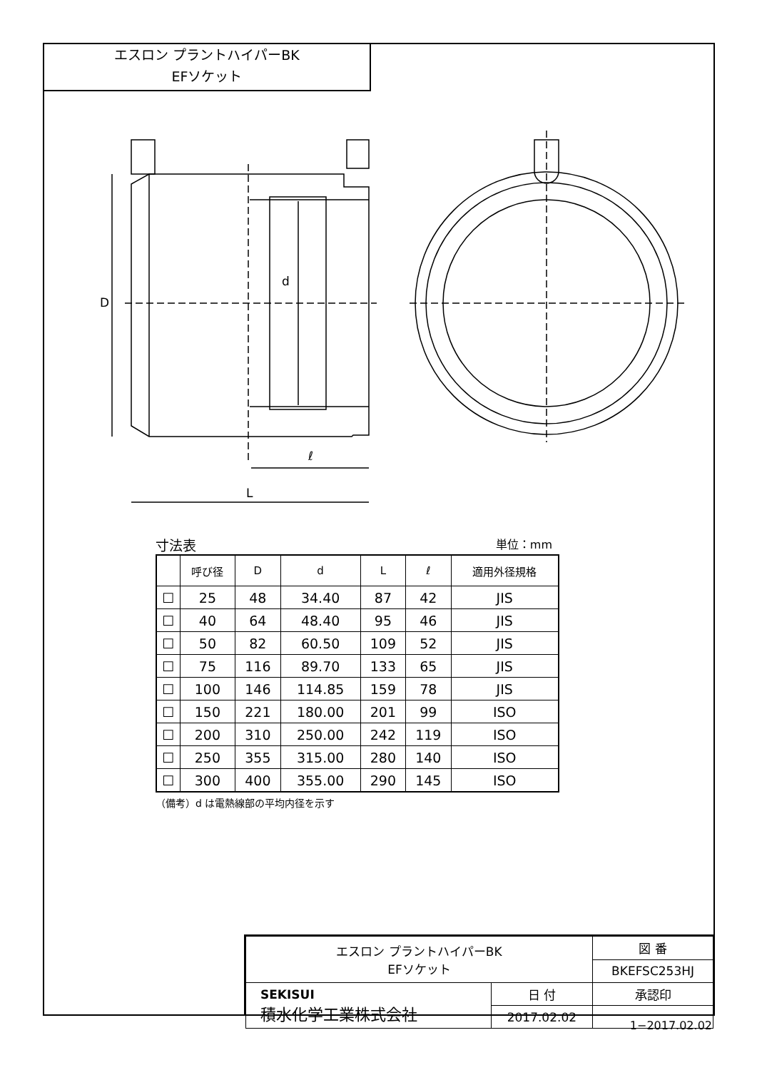エスロン プラントハイパーBK
EFソケット
D
d
ℓ
L
寸法表 単位：mm
| | 呼び径 | D | d | L | ℓ | 適用外径規格 |
| --- | --- | --- | --- | --- | --- | --- |
| ☐ | 25 | 48 | 34.40 | 87 | 42 | JIS |
| ☐ | 40 | 64 | 48.40 | 95 | 46 | JIS |
| ☐ | 50 | 82 | 60.50 | 109 | 52 | JIS |
| ☐ | 75 | 116 | 89.70 | 133 | 65 | JIS |
| ☐ | 100 | 146 | 114.85 | 159 | 78 | JIS |
| ☐ | 150 | 221 | 180.00 | 201 | 99 | ISO |
| ☐ | 200 | 310 | 250.00 | 242 | 119 | ISO |
| ☐ | 250 | 355 | 315.00 | 280 | 140 | ISO |
| ☐ | 300 | 400 | 355.00 | 290 | 145 | ISO |
（備考）d は電熱線部の平均内径を示す
| エスロン プラントハイパーBK EFソケット | | 図 番 |
| | | BKEFSC253HJ |
| SEKISUI 積水化学工業株式会社 | 日 付 | 承認印 |
| | 2017.02.02 | |
1−2017.02.02